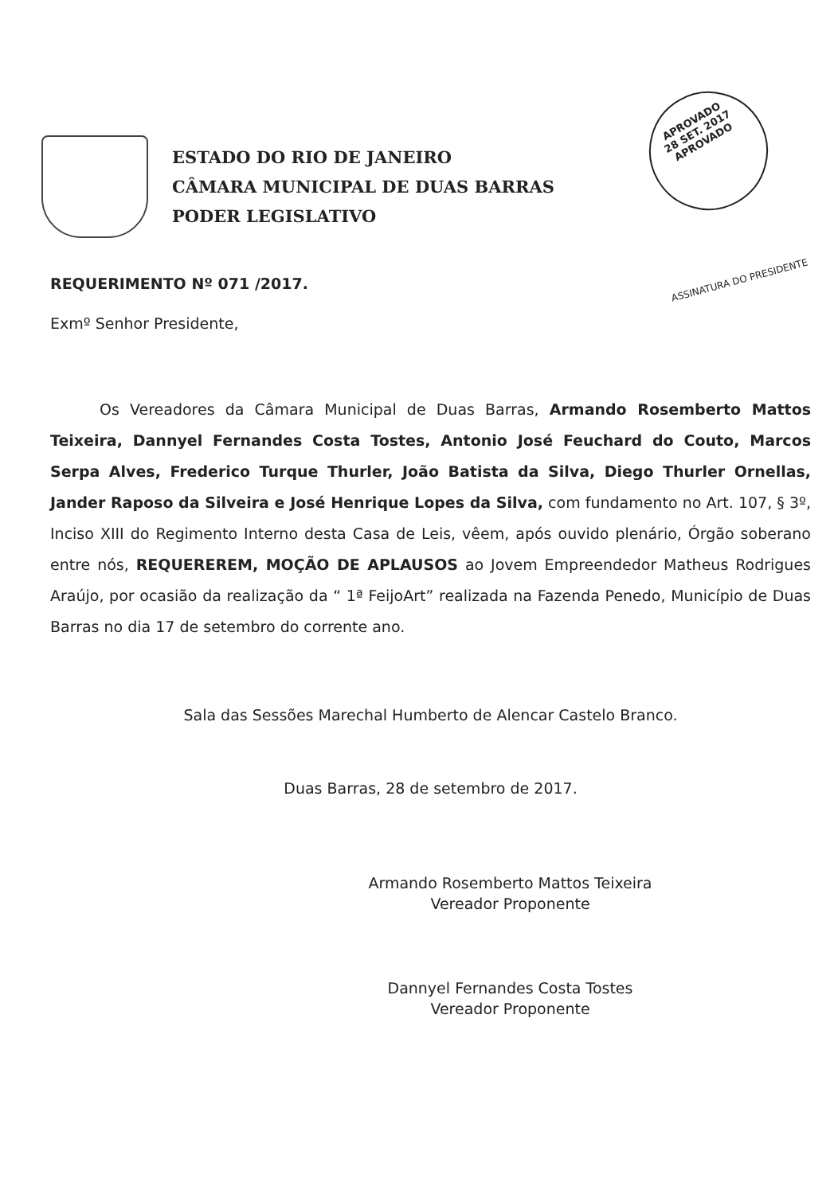ESTADO DO RIO DE JANEIRO
CÂMARA MUNICIPAL DE DUAS BARRAS
PODER LEGISLATIVO
APROVADO
28 SET. 2017
APROVADO
ASSINATURA DO PRESIDENTE
REQUERIMENTO Nº 071 /2017.
Exmº Senhor Presidente,
Os Vereadores da Câmara Municipal de Duas Barras, Armando Rosemberto Mattos Teixeira, Dannyel Fernandes Costa Tostes, Antonio José Feuchard do Couto, Marcos Serpa Alves, Frederico Turque Thurler, João Batista da Silva, Diego Thurler Ornellas, Jander Raposo da Silveira e José Henrique Lopes da Silva, com fundamento no Art. 107, § 3º, Inciso XIII do Regimento Interno desta Casa de Leis, vêem, após ouvido plenário, Órgão soberano entre nós, REQUEREREM, MOÇÃO DE APLAUSOS ao Jovem Empreendedor Matheus Rodrigues Araújo, por ocasião da realização da “ 1ª FeijoArt” realizada na Fazenda Penedo, Município de Duas Barras no dia 17 de setembro do corrente ano.
Sala das Sessões Marechal Humberto de Alencar Castelo Branco.
Duas Barras, 28 de setembro de 2017.
Armando Rosemberto Mattos Teixeira
Vereador Proponente
Dannyel Fernandes Costa Tostes
Vereador Proponente